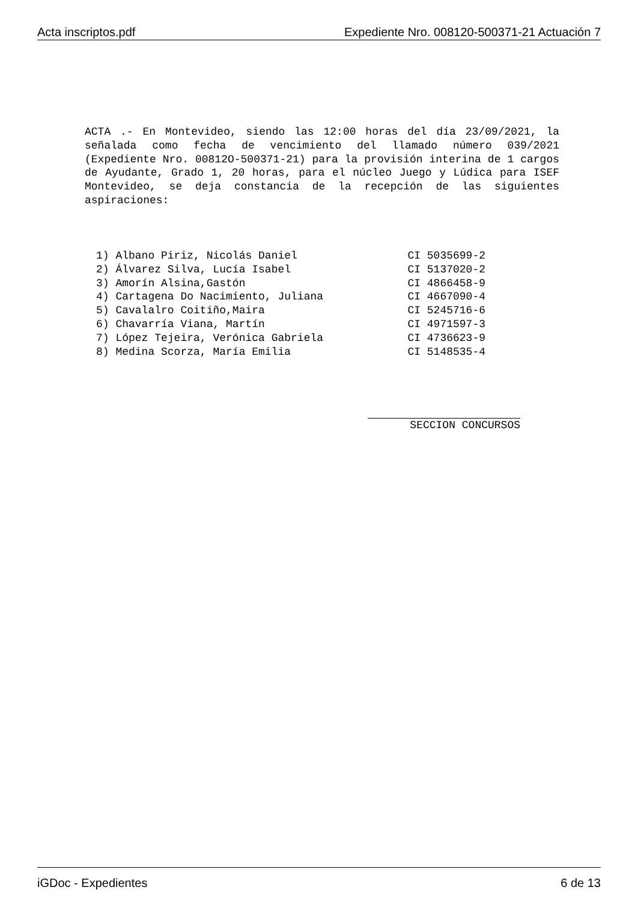Acta inscriptos.pdf Expediente Nro. 008120-500371-21 Actuación 7
ACTA .- En Montevideo, siendo las 12:00 horas del día 23/09/2021, la señalada como fecha de vencimiento del llamado número 039/2021 (Expediente Nro. 00812O-500371-21) para la provisión interina de 1 cargos de Ayudante, Grado 1, 20 horas, para el núcleo Juego y Lúdica para ISEF Montevideo, se deja constancia de la recepción de las siguientes aspiraciones:
| 1) | Albano Piriz, Nicolás Daniel | CI 5035699-2 |
| 2) | Álvarez Silva, Lucía Isabel | CI 5137020-2 |
| 3) | Amorín Alsina,Gastón | CI 4866458-9 |
| 4) | Cartagena Do Nacimiento, Juliana | CI 4667090-4 |
| 5) | Cavalalro Coitiño,Maira | CI 5245716-6 |
| 6) | Chavarría Viana, Martín | CI 4971597-3 |
| 7) | López Tejeira, Verónica Gabriela | CI 4736623-9 |
| 8) | Medina Scorza, María Emilia | CI 5148535-4 |
SECCION CONCURSOS
iGDoc - Expedientes 6 de 13